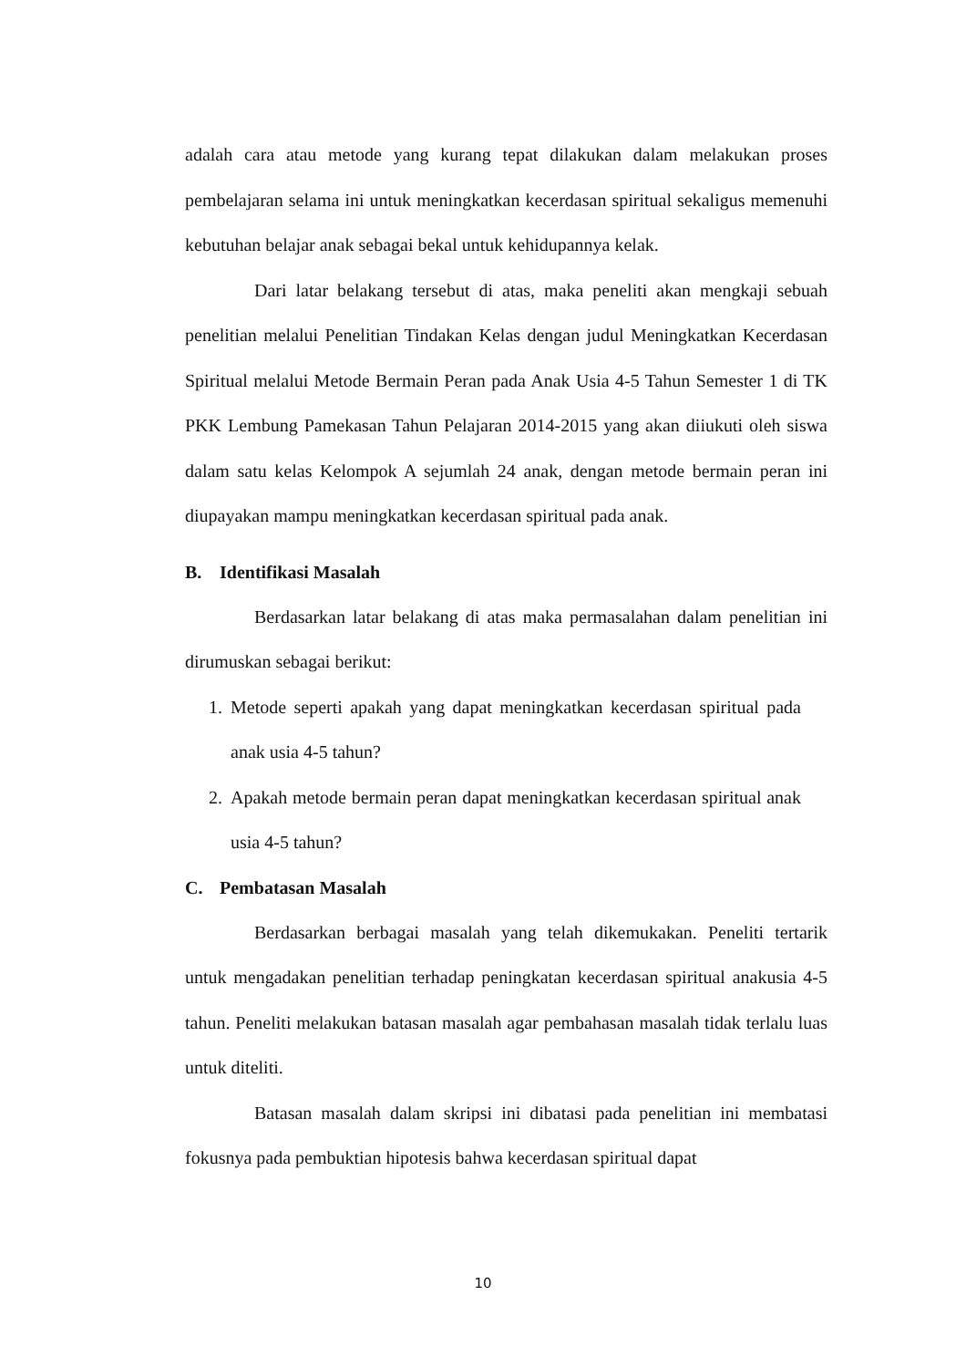adalah cara atau metode yang kurang tepat dilakukan dalam melakukan proses pembelajaran selama ini untuk meningkatkan kecerdasan spiritual sekaligus memenuhi kebutuhan belajar anak sebagai bekal untuk kehidupannya kelak.
Dari latar belakang tersebut di atas, maka peneliti akan mengkaji sebuah penelitian melalui Penelitian Tindakan Kelas dengan judul Meningkatkan Kecerdasan Spiritual melalui Metode Bermain Peran pada Anak Usia 4-5 Tahun Semester 1 di TK PKK Lembung Pamekasan Tahun Pelajaran 2014-2015 yang akan diiukuti oleh siswa dalam satu kelas Kelompok A sejumlah 24 anak, dengan metode bermain peran ini diupayakan mampu meningkatkan kecerdasan spiritual pada anak.
B. Identifikasi Masalah
Berdasarkan latar belakang di atas maka permasalahan dalam penelitian ini dirumuskan sebagai berikut:
1. Metode seperti apakah yang dapat meningkatkan kecerdasan spiritual pada anak usia 4-5 tahun?
2. Apakah metode bermain peran dapat meningkatkan kecerdasan spiritual anak usia 4-5 tahun?
C. Pembatasan Masalah
Berdasarkan berbagai masalah yang telah dikemukakan. Peneliti tertarik untuk mengadakan penelitian terhadap peningkatan kecerdasan spiritual anakusia 4-5 tahun. Peneliti melakukan batasan masalah agar pembahasan masalah tidak terlalu luas untuk diteliti.
Batasan masalah dalam skripsi ini dibatasi pada penelitian ini membatasi fokusnya pada pembuktian hipotesis bahwa kecerdasan spiritual dapat
10